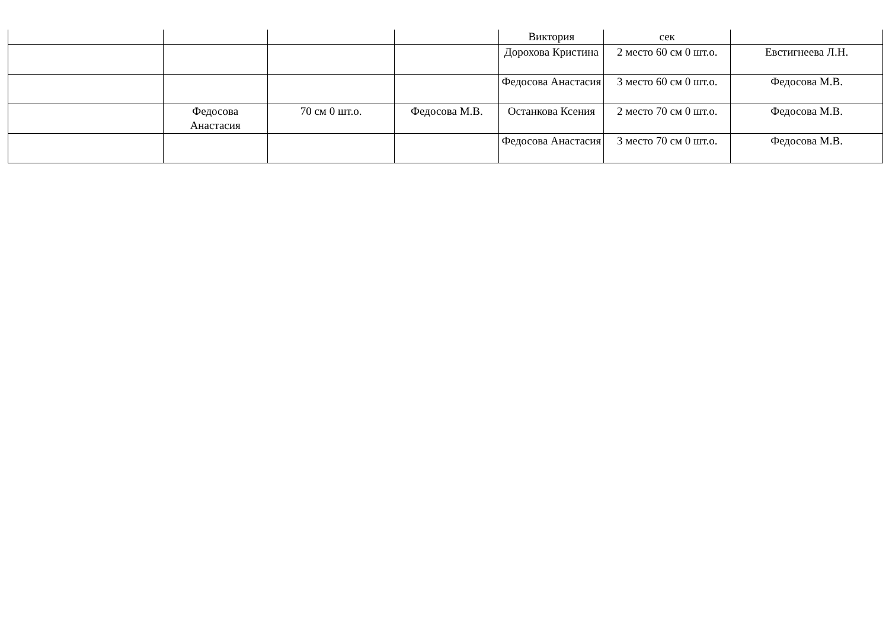| | | | | Виктория | сек | |
| | | | | Дорохова Кристина | 2 место 60 см 0 шт.о. | Евстигнеева Л.Н. |
| | | | | Федосова Анастасия | 3 место 60 см 0 шт.о. | Федосова М.В. |
| | Федосова Анастасия | 70 см 0 шт.о. | Федосова М.В. | Останкова Ксения | 2 место 70 см 0 шт.о. | Федосова М.В. |
| | | | | Федосова Анастасия | 3 место 70 см 0 шт.о. | Федосова М.В. |